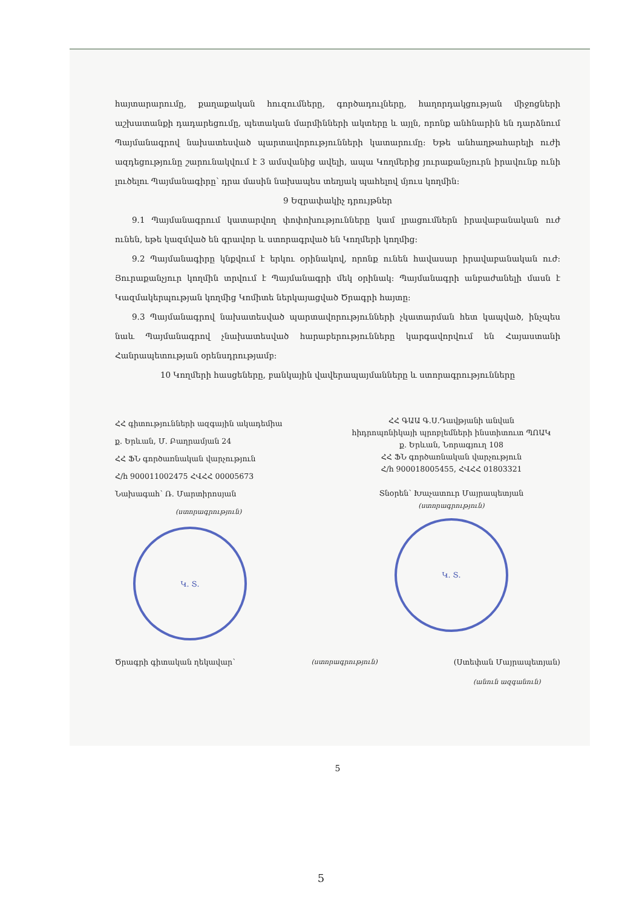հայտարարումը, քաղաքական հուզումները, գործադուլները, հաղորդակցության միջոցների աշխատանքի դադարեցումը, պետական մարմինների ակտերը և այլն, որոնք անհնարին են դարձնում Պայմանագրով նախատեսված պարտավորությունների կատարումը: Եթե անհաղթահարելի ուժի ազդեցությունը շարունակվում է 3 ամսվանից ավելի, ապա Կողմերից յուրաքանչյուրն իրավունք ունի լուծելու Պայմանագիրը՝ դրա մասին նախապես տեղյակ պահելով մյուս կողմին:
9 Եզրափակիչ դրույթներ
9.1 Պայմանագրում կատարվող փոփոխությունները կամ լրացումներն իրավաբանական ուժ ունեն, եթե կազմված են գրավոր և ստորագրված են Կողմերի կողմից:
9.2 Պայմանագիրը կնքվում է երկու օրինակով, որոնք ունեն հավասար իրավաբանական ուժ: Յուրաքանչյուր կողմին տրվում է Պայմանագրի մեկ օրինակ: Պայմանագրի անբաժանելի մասն է Կազմակերպության կողմից Կոմիտե ներկայացված Ծրագրի հայտը:
9.3 Պայմանագրով նախատեսված պարտավորությունների չկատարման հետ կապված, ինչպես նաև Պայմանագրով չնախատեսված հարաբերությունները կարգավորվում են Հայաստանի Հանրապետության օրենսդրությամբ:
10 Կողմերի հասցեները, բանկային վավերապայմանները և ստորագրությունները
ՀՀ գիտությունների ազգային ակադեմիա
ք. Երևան, Մ. Բաղրամյան 24
ՀՀ ՖՆ գործառնական վարչություն
Հ/հ 900011002475 ՀՎՀՀ 00005673
Նախագահ՝ Ռ. Մարտիրոսյան
(ստորագրություն)
Կ. Տ.
ՀՀ ԳԱԱ Գ.Ս.Դավթյանի անվան
հիդրոպոնիկայի պրոբլեմների ինստիտուտ ՊՈԱԿ
ք. Երևան, Նորագյուղ 108
ՀՀ ՖՆ գործառնական վարչություն
Հ/հ 900018005455, ՀՎՀՀ 01803321
Տնօրեն՝ Խաչատուր Մայրապետյան
(ստորագրություն)
Կ. Տ.
Ծրագրի գիտական ղեկավար՝ (ստորագրություն) (Ստեփան Մայրապետյան)
(անուն ազգանուն)
5
5